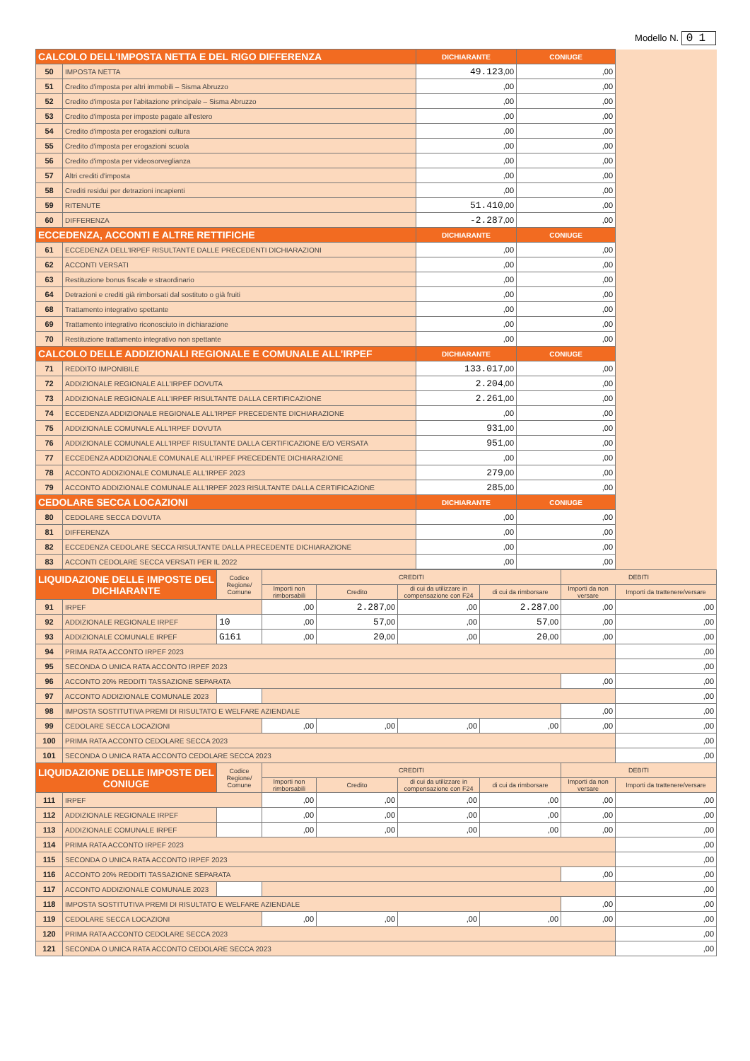Modello N. 01
| CALCOLO DELL’IMPOSTA NETTA E DEL RIGO DIFFERENZA | | DICHIARANTE | CONIUGE | |
| 50 | IMPOSTA NETTA | 49.123 ,00 | ,00 | |
| 51 | Credito d'imposta per altri immobili – Sisma Abruzzo | ,00 | ,00 | |
| 52 | Credito d'imposta per l'abitazione principale – Sisma Abruzzo | ,00 | ,00 | |
| 53 | Credito d'imposta per imposte pagate all'estero | ,00 | ,00 | |
| 54 | Credito d'imposta per erogazioni cultura | ,00 | ,00 | |
| 55 | Credito d'imposta per erogazioni scuola | ,00 | ,00 | |
| 56 | Credito d'imposta per videosorveglianza | ,00 | ,00 | |
| 57 | Altri crediti d'imposta | ,00 | ,00 | |
| 58 | Crediti residui per detrazioni incapienti | ,00 | ,00 | |
| 59 | RITENUTE | 51.410 ,00 | ,00 | |
| 60 | DIFFERENZA | -2.287 ,00 | ,00 | |
| ECCEDENZA, ACCONTI E ALTRE RETTIFICHE | | DICHIARANTE | CONIUGE | |
| 61 | ECCEDENZA DELL'IRPEF RISULTANTE DALLE PRECEDENTI DICHIARAZIONI | ,00 | ,00 | |
| 62 | ACCONTI VERSATI | ,00 | ,00 | |
| 63 | Restituzione bonus fiscale e straordinario | ,00 | ,00 | |
| 64 | Detrazioni e crediti già rimborsati dal sostituto o già fruiti | ,00 | ,00 | |
| 68 | Trattamento integrativo spettante | ,00 | ,00 | |
| 69 | Trattamento integrativo riconosciuto in dichiarazione | ,00 | ,00 | |
| 70 | Restituzione trattamento integrativo non spettante | ,00 | ,00 | |
| CALCOLO DELLE ADDIZIONALI REGIONALE E COMUNALE ALL’IRPEF | | DICHIARANTE | CONIUGE | |
| 71 | REDDITO IMPONIBILE | 133.017 ,00 | ,00 | |
| 72 | ADDIZIONALE REGIONALE ALL'IRPEF DOVUTA | 2.204 ,00 | ,00 | |
| 73 | ADDIZIONALE REGIONALE ALL'IRPEF RISULTANTE DALLA CERTIFICAZIONE | 2.261 ,00 | ,00 | |
| 74 | ECCEDENZA ADDIZIONALE REGIONALE ALL'IRPEF PRECEDENTE DICHIARAZIONE | ,00 | ,00 | |
| 75 | ADDIZIONALE COMUNALE ALL'IRPEF DOVUTA | 931 ,00 | ,00 | |
| 76 | ADDIZIONALE COMUNALE ALL'IRPEF RISULTANTE DALLA CERTIFICAZIONE E/O VERSATA | 951 ,00 | ,00 | |
| 77 | ECCEDENZA ADDIZIONALE COMUNALE ALL'IRPEF PRECEDENTE DICHIARAZIONE | ,00 | ,00 | |
| 78 | ACCONTO ADDIZIONALE COMUNALE ALL'IRPEF 2023 | 279 ,00 | ,00 | |
| 79 | ACCONTO ADDIZIONALE COMUNALE ALL'IRPEF 2023 RISULTANTE DALLA CERTIFICAZIONE | 285 ,00 | ,00 | |
| CEDOLARE SECCA LOCAZIONI | | DICHIARANTE | CONIUGE | |
| 80 | CEDOLARE SECCA DOVUTA | ,00 | ,00 | |
| 81 | DIFFERENZA | ,00 | ,00 | |
| 82 | ECCEDENZA CEDOLARE SECCA RISULTANTE DALLA PRECEDENTE DICHIARAZIONE | ,00 | ,00 | |
| 83 | ACCONTI CEDOLARE SECCA VERSATI PER IL 2022 | ,00 | ,00 | |
| LIQUIDAZIONE DELLE IMPOSTE DEL DICHIARANTE | | Codice Regione/ Comune | CREDITI | | | | DEBITI | |
| --- | --- | --- | --- | --- | --- | --- | --- | --- |
| | | | Importi non rimborsabili | Credito | di cui da utilizzare in compensazione con F24 | di cui da rimborsare | Importi da non versare | Importi da trattenere/versare |
| 91 | IRPEF | | ,00 | 2.287 ,00 | ,00 | 2.287 ,00 | ,00 | ,00 |
| 92 | ADDIZIONALE REGIONALE IRPEF | 10 | ,00 | 57 ,00 | ,00 | 57 ,00 | ,00 | ,00 |
| 93 | ADDIZIONALE COMUNALE IRPEF | G161 | ,00 | 20 ,00 | ,00 | 20 ,00 | ,00 | ,00 |
| 94 | PRIMA RATA ACCONTO IRPEF 2023 | | | | | | | ,00 |
| 95 | SECONDA O UNICA RATA ACCONTO IRPEF 2023 | | | | | | | ,00 |
| 96 | ACCONTO 20% REDDITI TASSAZIONE SEPARATA | | | | | | ,00 | ,00 |
| 97 | ACCONTO ADDIZIONALE COMUNALE 2023 | | | | | | | ,00 |
| 98 | IMPOSTA SOSTITUTIVA PREMI DI RISULTATO E WELFARE AZIENDALE | | | | | | ,00 | ,00 |
| 99 | CEDOLARE SECCA LOCAZIONI | | ,00 | ,00 | ,00 | ,00 | ,00 | ,00 |
| 100 | PRIMA RATA ACCONTO CEDOLARE SECCA 2023 | | | | | | | ,00 |
| 101 | SECONDA O UNICA RATA ACCONTO CEDOLARE SECCA 2023 | | | | | | | ,00 |
| LIQUIDAZIONE DELLE IMPOSTE DEL CONIUGE | | Codice Regione/ Comune | CREDITI | | | | DEBITI | |
| | | | Importi non rimborsabili | Credito | di cui da utilizzare in compensazione con F24 | di cui da rimborsare | Importi da non versare | Importi da trattenere/versare |
| 111 | IRPEF | | ,00 | ,00 | ,00 | ,00 | ,00 | ,00 |
| 112 | ADDIZIONALE REGIONALE IRPEF | | ,00 | ,00 | ,00 | ,00 | ,00 | ,00 |
| 113 | ADDIZIONALE COMUNALE IRPEF | | ,00 | ,00 | ,00 | ,00 | ,00 | ,00 |
| 114 | PRIMA RATA ACCONTO IRPEF 2023 | | | | | | | ,00 |
| 115 | SECONDA O UNICA RATA ACCONTO IRPEF 2023 | | | | | | | ,00 |
| 116 | ACCONTO 20% REDDITI TASSAZIONE SEPARATA | | | | | | ,00 | ,00 |
| 117 | ACCONTO ADDIZIONALE COMUNALE 2023 | | | | | | | ,00 |
| 118 | IMPOSTA SOSTITUTIVA PREMI DI RISULTATO E WELFARE AZIENDALE | | | | | | ,00 | ,00 |
| 119 | CEDOLARE SECCA LOCAZIONI | | ,00 | ,00 | ,00 | ,00 | ,00 | ,00 |
| 120 | PRIMA RATA ACCONTO CEDOLARE SECCA 2023 | | | | | | | ,00 |
| 121 | SECONDA O UNICA RATA ACCONTO CEDOLARE SECCA 2023 | | | | | | | ,00 |